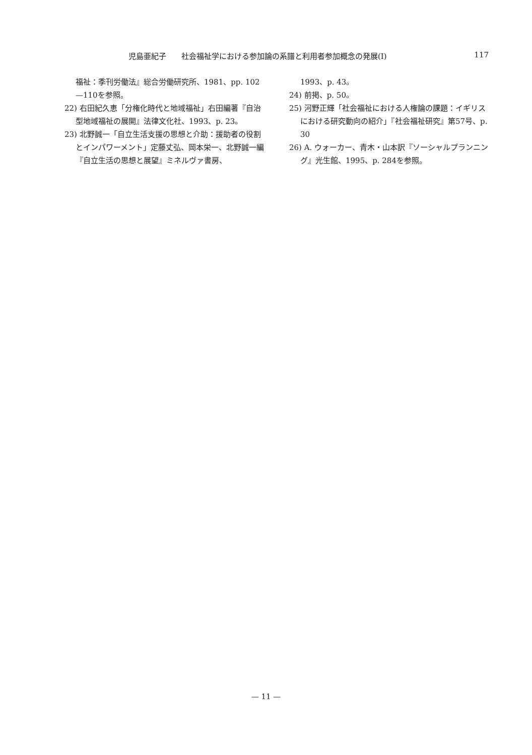児島亜紀子　　社会福祉学における参加論の系譜と利用者参加概念の発展(Ⅰ) 117
福祉：季刊労働法』総合労働研究所、1981、pp. 102—110を参照。
22) 右田紀久恵「分権化時代と地域福祉」右田編著『自治型地域福祉の展開』法律文化社、1993、p. 23。
23) 北野誠一「自立生活支援の思想と介助：援助者の役割とインパワーメント」定藤丈弘、岡本栄一、北野誠一編『自立生活の思想と展望』ミネルヴァ書房、
1993、p. 43。
24) 前掲、p. 50。
25) 河野正輝「社会福祉における人権論の課題：イギリスにおける研究動向の紹介」『社会福祉研究』第57号、p. 30
26) A. ウォーカー、青木・山本訳『ソーシャルプランニング』光生館、1995、p. 284を参照。
— 11 —